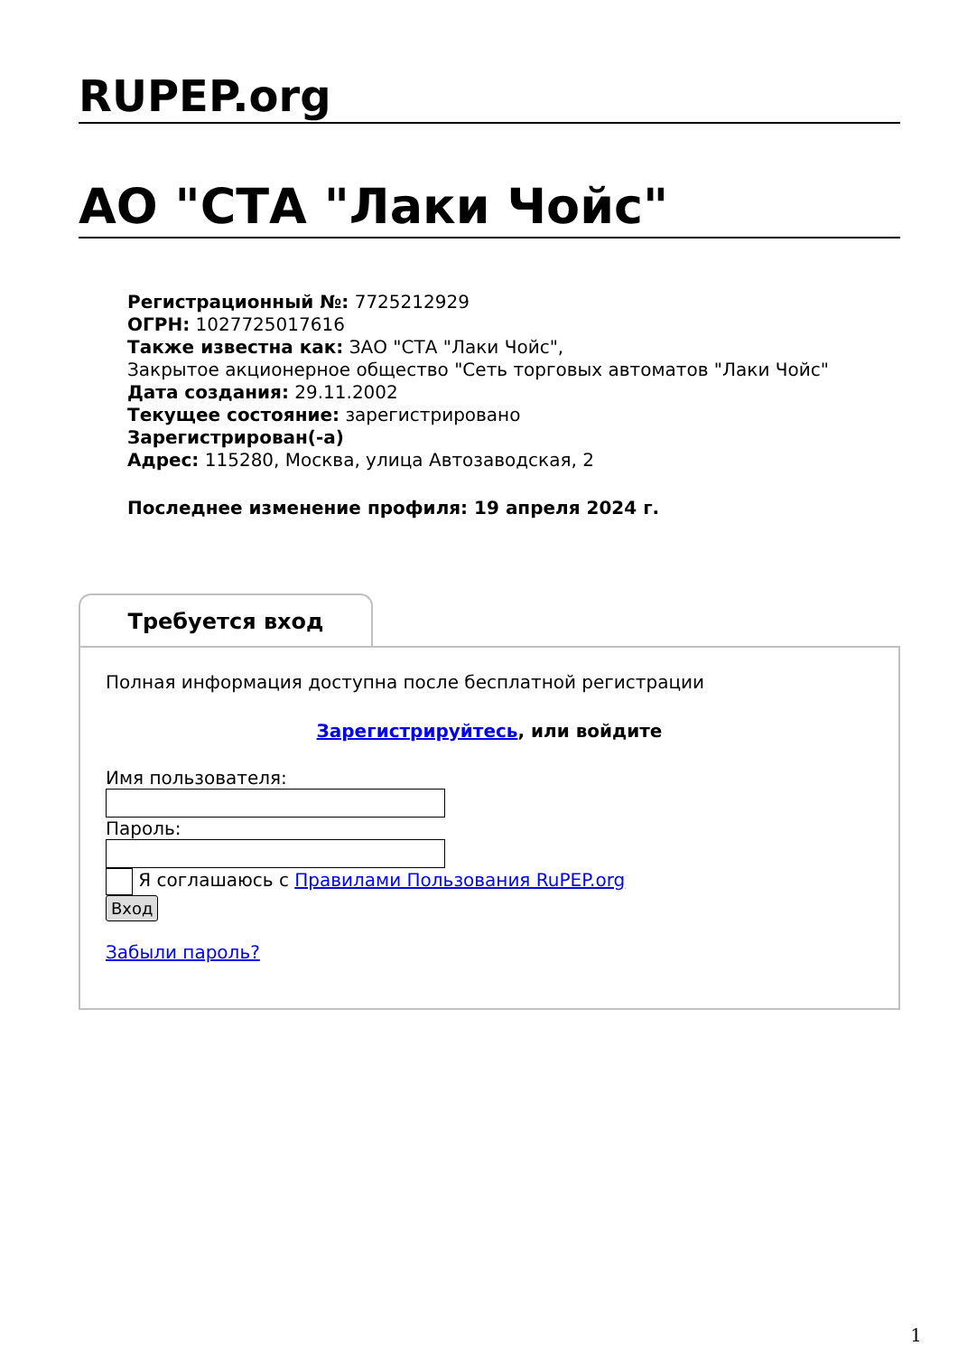RUPEP.org
АО "СТА "Лаки Чойс"
Регистрационный №: 7725212929
ОГРН: 1027725017616
Также известна как: ЗАО "СТА "Лаки Чойс",
Закрытое акционерное общество "Сеть торговых автоматов "Лаки Чойс"
Дата создания: 29.11.2002
Текущее состояние: зарегистрировано
Зарегистрирован(-а)
Адрес: 115280, Москва, улица Автозаводская, 2
Последнее изменение профиля: 19 апреля 2024 г.
Требуется вход
Полная информация доступна после бесплатной регистрации
Зарегистрируйтесь, или войдите
Имя пользователя:
Пароль:
Я соглашаюсь с Правилами Пользования RuPEP.org
Вход
Забыли пароль?
1